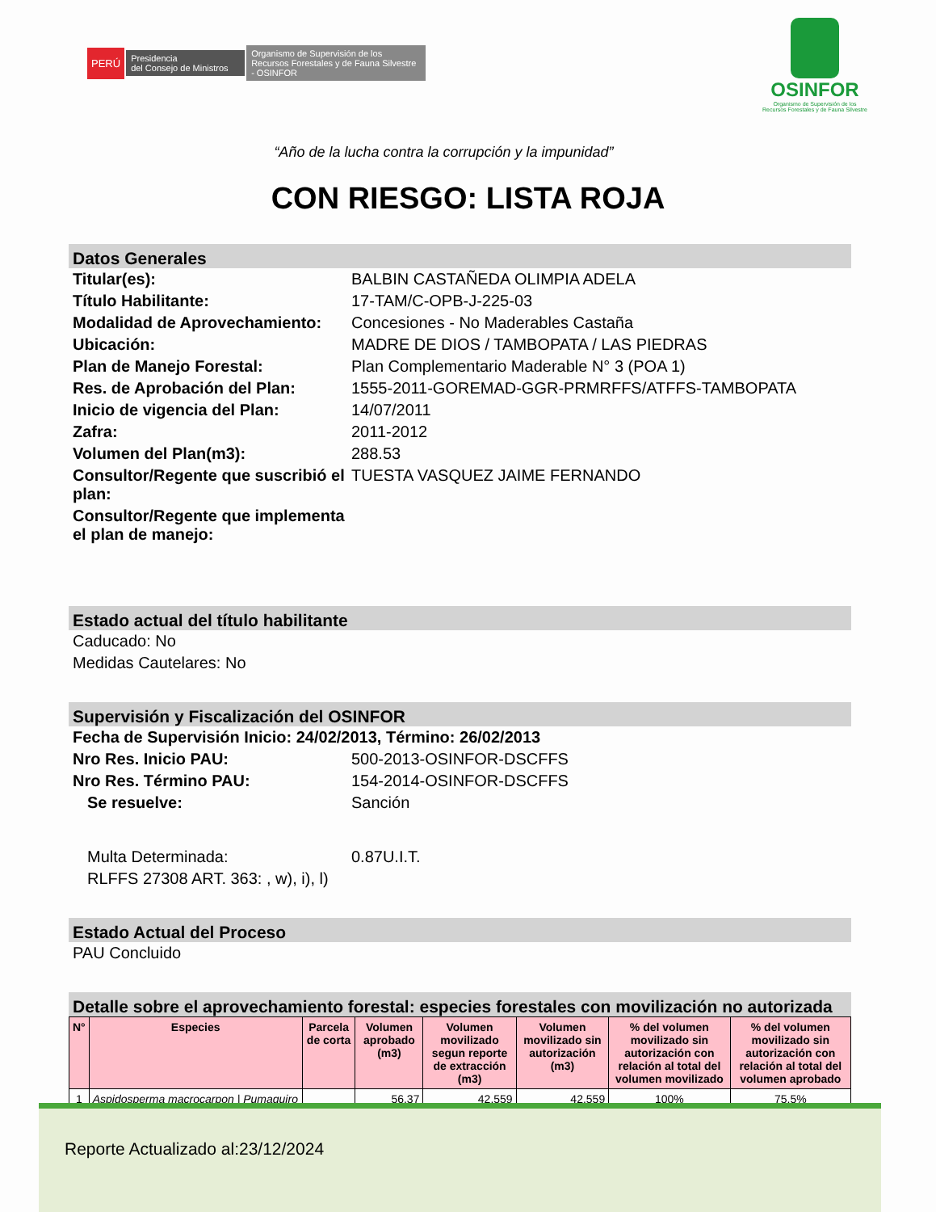PERÚ Presidencia
del Consejo de Ministros Organismo de Supervisión de los Recursos Forestales y de Fauna Silvestre - OSINFOR
OSINFOR
Organismo de Supervisión de los
Recursos Forestales y de Fauna Silvestre
“Año de la lucha contra la corrupción y la impunidad”
CON RIESGO: LISTA ROJA
Datos Generales
Titular(es): BALBIN CASTAÑEDA OLIMPIA ADELA
Título Habilitante: 17-TAM/C-OPB-J-225-03
Modalidad de Aprovechamiento:
Concesiones - No Maderables Castaña
Ubicación: MADRE DE DIOS / TAMBOPATA / LAS PIEDRAS
Plan de Manejo Forestal: Plan Complementario Maderable N° 3 (POA 1)
Res. de Aprobación del Plan: 1555-2011-GOREMAD-GGR-PRMRFFS/ATFFS-TAMBOPATA
Inicio de vigencia del Plan: 14/07/2011
Zafra: 2011-2012
Volumen del Plan(m3): 288.53
Consultor/Regente que suscribió el plan:
TUESTA VASQUEZ JAIME FERNANDO
Consultor/Regente que implementa el plan de manejo:
Estado actual del título habilitante
Caducado: No
Medidas Cautelares: No
Supervisión y Fiscalización del OSINFOR
Fecha de Supervisión Inicio: 24/02/2013, Término: 26/02/2013
Nro Res. Inicio PAU: 500-2013-OSINFOR-DSCFFS
Nro Res. Término PAU: 154-2014-OSINFOR-DSCFFS
Se resuelve: Sanción
Multa Determinada: 0.87U.I.T.
RLFFS 27308 ART. 363: , w), i), l)
Estado Actual del Proceso
PAU Concluido
Detalle sobre el aprovechamiento forestal: especies forestales con movilización no autorizada
| N° | Especies | Parcela de corta | Volumen aprobado (m3) | Volumen movilizado segun reporte de extracción (m3) | Volumen movilizado sin autorización (m3) | % del volumen movilizado sin autorización con relación al total del volumen movilizado | % del volumen movilizado sin autorización con relación al total del volumen aprobado |
| --- | --- | --- | --- | --- | --- | --- | --- |
| 1 | Aspidosperma macrocarpon / Pumaquiro | | 56.37 | 42.559 | 42.559 | 100% | 75,5% |
Reporte Actualizado al:23/12/2024